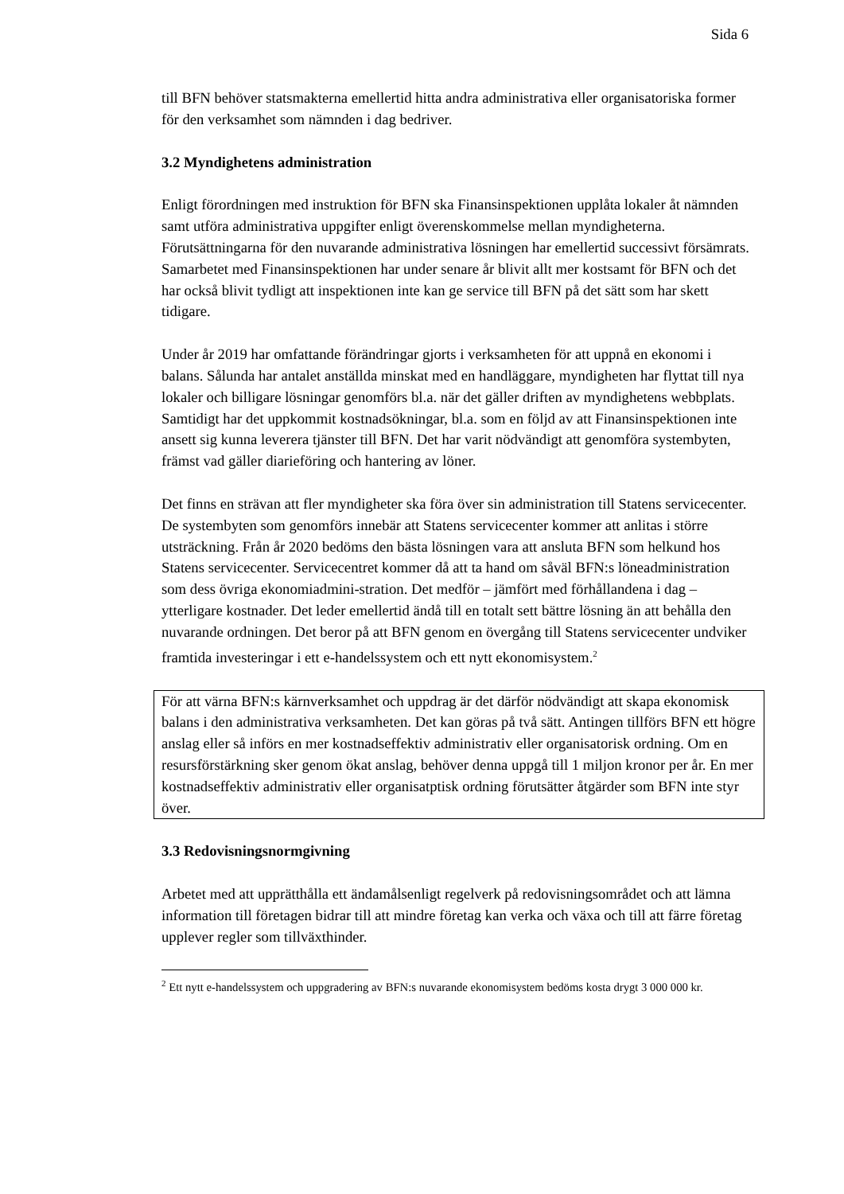Sida 6
till BFN behöver statsmakterna emellertid hitta andra administrativa eller organisatoriska former för den verksamhet som nämnden i dag bedriver.
3.2 Myndighetens administration
Enligt förordningen med instruktion för BFN ska Finansinspektionen upplåta lokaler åt nämnden samt utföra administrativa uppgifter enligt överenskommelse mellan myndigheterna. Förutsättningarna för den nuvarande administrativa lösningen har emellertid successivt försämrats. Samarbetet med Finansinspektionen har under senare år blivit allt mer kostsamt för BFN och det har också blivit tydligt att inspektionen inte kan ge service till BFN på det sätt som har skett tidigare.
Under år 2019 har omfattande förändringar gjorts i verksamheten för att uppnå en ekonomi i balans. Sålunda har antalet anställda minskat med en handläggare, myndigheten har flyttat till nya lokaler och billigare lösningar genomförs bl.a. när det gäller driften av myndighetens webbplats. Samtidigt har det uppkommit kostnadsökningar, bl.a. som en följd av att Finansinspektionen inte ansett sig kunna leverera tjänster till BFN. Det har varit nödvändigt att genomföra systembyten, främst vad gäller diarieföring och hantering av löner.
Det finns en strävan att fler myndigheter ska föra över sin administration till Statens servicecenter. De systembyten som genomförs innebär att Statens servicecenter kommer att anlitas i större utsträckning. Från år 2020 bedöms den bästa lösningen vara att ansluta BFN som helkund hos Statens servicecenter. Servicecentret kommer då att ta hand om såväl BFN:s löneadministration som dess övriga ekonomiadmini-stration. Det medför – jämfört med förhållandena i dag – ytterligare kostnader. Det leder emellertid ändå till en totalt sett bättre lösning än att behålla den nuvarande ordningen. Det beror på att BFN genom en övergång till Statens servicecenter undviker framtida investeringar i ett e-handelssystem och ett nytt ekonomisystem.<sup>2</sup>
För att värna BFN:s kärnverksamhet och uppdrag är det därför nödvändigt att skapa ekonomisk balans i den administrativa verksamheten. Det kan göras på två sätt. Antingen tillförs BFN ett högre anslag eller så införs en mer kostnadseffektiv administrativ eller organisatorisk ordning. Om en resursförstärkning sker genom ökat anslag, behöver denna uppgå till 1 miljon kronor per år. En mer kostnadseffektiv administrativ eller organisatptisk ordning förutsätter åtgärder som BFN inte styr över.
3.3 Redovisningsnormgivning
Arbetet med att upprätthålla ett ändamålsenligt regelverk på redovisningsområdet och att lämna information till företagen bidrar till att mindre företag kan verka och växa och till att färre företag upplever regler som tillväxthinder.
<sup>2</sup> Ett nytt e-handelssystem och uppgradering av BFN:s nuvarande ekonomisystem bedöms kosta drygt 3 000 000 kr.